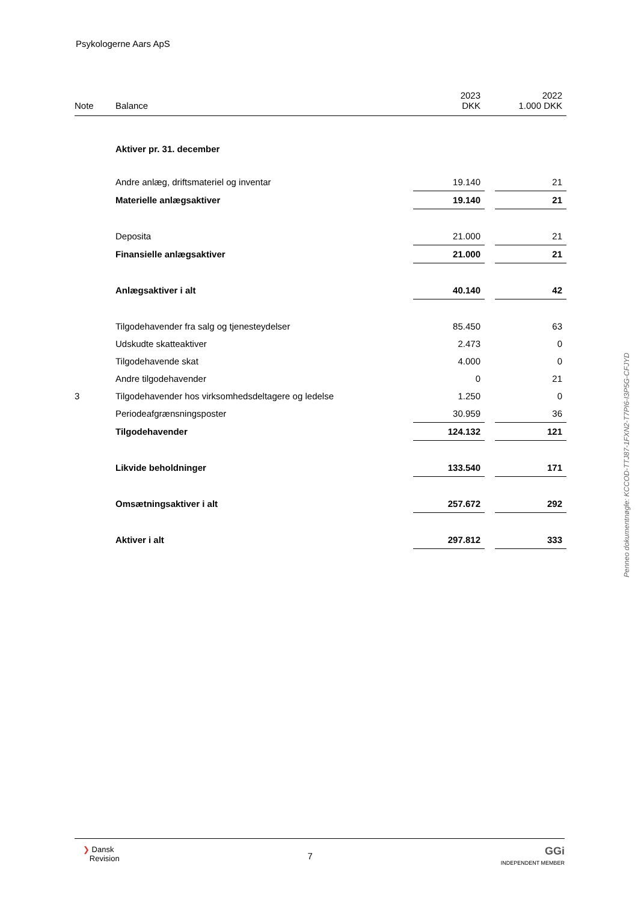Psykologerne Aars ApS
| Note | Balance | 2023 DKK | | 2022 1.000 DKK |
| --- | --- | --- | --- | --- |
| | Aktiver pr. 31. december | | | |
| | Andre anlæg, driftsmateriel og inventar | 19.140 | | 21 |
| | Materielle anlægsaktiver | 19.140 | | 21 |
| | Deposita | 21.000 | | 21 |
| | Finansielle anlægsaktiver | 21.000 | | 21 |
| | Anlægsaktiver i alt | 40.140 | | 42 |
| | Tilgodehavender fra salg og tjenesteydelser | 85.450 | | 63 |
| | Udskudte skatteaktiver | 2.473 | | 0 |
| | Tilgodehavende skat | 4.000 | | 0 |
| | Andre tilgodehavender | 0 | | 21 |
| 3 | Tilgodehavender hos virksomhedsdeltagere og ledelse | 1.250 | | 0 |
| | Periodeafgrænsningsposter | 30.959 | | 36 |
| | Tilgodehavender | 124.132 | | 121 |
| | Likvide beholdninger | 133.540 | | 171 |
| | Omsætningsaktiver i alt | 257.672 | | 292 |
| | Aktiver i alt | 297.812 | | 333 |
Penneo dokumentnøgle: KCCOD-TTJ87-1FXN2-T7PI6-I3P5G-CFJYD
❯ Dansk
Revision
7
GGi
INDEPENDENT MEMBER